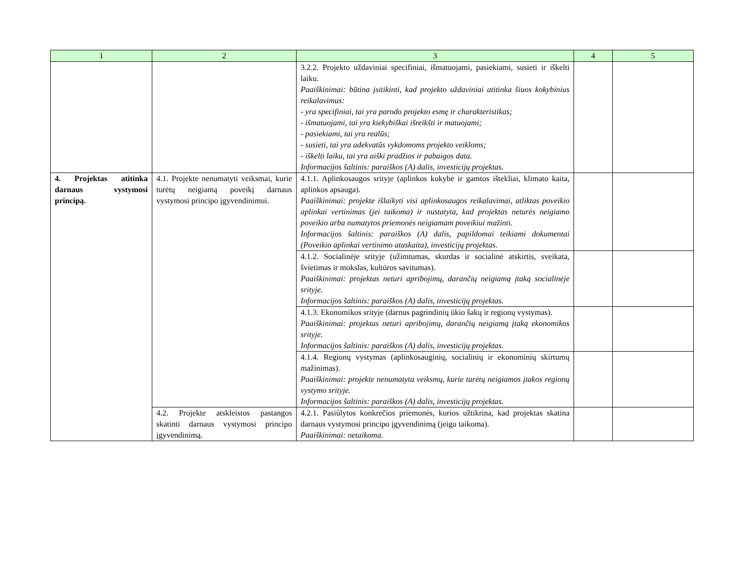| 1 | 2 | 3 | 4 | 5 |
| --- | --- | --- | --- | --- |
| | | 3.2.2. Projekto uždaviniai specifiniai, išmatuojami, pasiekiami, susieti ir iškelti laiku. Paaiškinimai: būtina įsitikinti, kad projekto uždaviniai atitinka šiuos kokybinius reikalavimus: - yra specifiniai, tai yra parodo projekto esmę ir charakteristikas; - išmatuojami, tai yra kiekybiškai išreikšti ir matuojami; - pasiekiami, tai yra realūs; - susieti, tai yra adekvatūs vykdomoms projekto veikloms; - iškelti laiku, tai yra aiški pradžios ir pabaigos data. Informacijos šaltinis: paraiškos (A) dalis, investicijų projektas. | | |
| 4. Projektas atitinka darnaus vystymosi principą. | 4.1. Projekte nenumatyti veiksmai, kurie turėtų neigiamą poveikį darnaus vystymosi principo įgyvendinimui. | 4.1.1. Aplinkosaugos srityje (aplinkos kokybė ir gamtos ištekliai, klimato kaita, aplinkos apsauga). Paaiškinimai: projekte išlaikyti visi aplinkosaugos reikalavimai, atliktas poveikio aplinkai vertinimas (jei taikoma) ir nustatyta, kad projektas neturės neigiamo poveikio arba numatytos priemonės neigiamam poveikiui mažinti. Informacijos šaltinis: paraiškos (A) dalis, papildomai teikiami dokumentai (Poveikio aplinkai vertinimo ataskaita), investicijų projektas. | | |
| | | 4.1.2. Socialinėje srityje (užimtumas, skurdas ir socialinė atskirtis, sveikata, švietimas ir mokslas, kultūros savitumas). Paaiškinimai: projektas neturi apribojimų, darančių neigiamą įtaką socialinėje srityje. Informacijos šaltinis: paraiškos (A) dalis, investicijų projektas. | | |
| | | 4.1.3. Ekonomikos srityje (darnus pagrindinių ūkio šakų ir regionų vystymas). Paaiškinimai: projektas neturi apribojimų, darančių neigiamą įtaką ekonomikos srityje. Informacijos šaltinis: paraiškos (A) dalis, investicijų projektas. | | |
| | | 4.1.4. Regionų vystymas (aplinkosauginių, socialinių ir ekonominių skirtumų mažinimas). Paaiškinimai: projekte nenumatyta veiksmų, kurie turėtų neigiamos įtakos regionų vystymo srityje. Informacijos šaltinis: paraiškos (A) dalis, investicijų projektas. | | |
| | 4.2. Projekte atskleistos pastangos skatinti darnaus vystymosi principo įgyvendinimą. | 4.2.1. Pasiūlytos konkrečios priemonės, kurios užtikrina, kad projektas skatina darnaus vystymosi principo įgyvendinimą (jeigu taikoma). Paaiškinimai: netaikoma. | | |